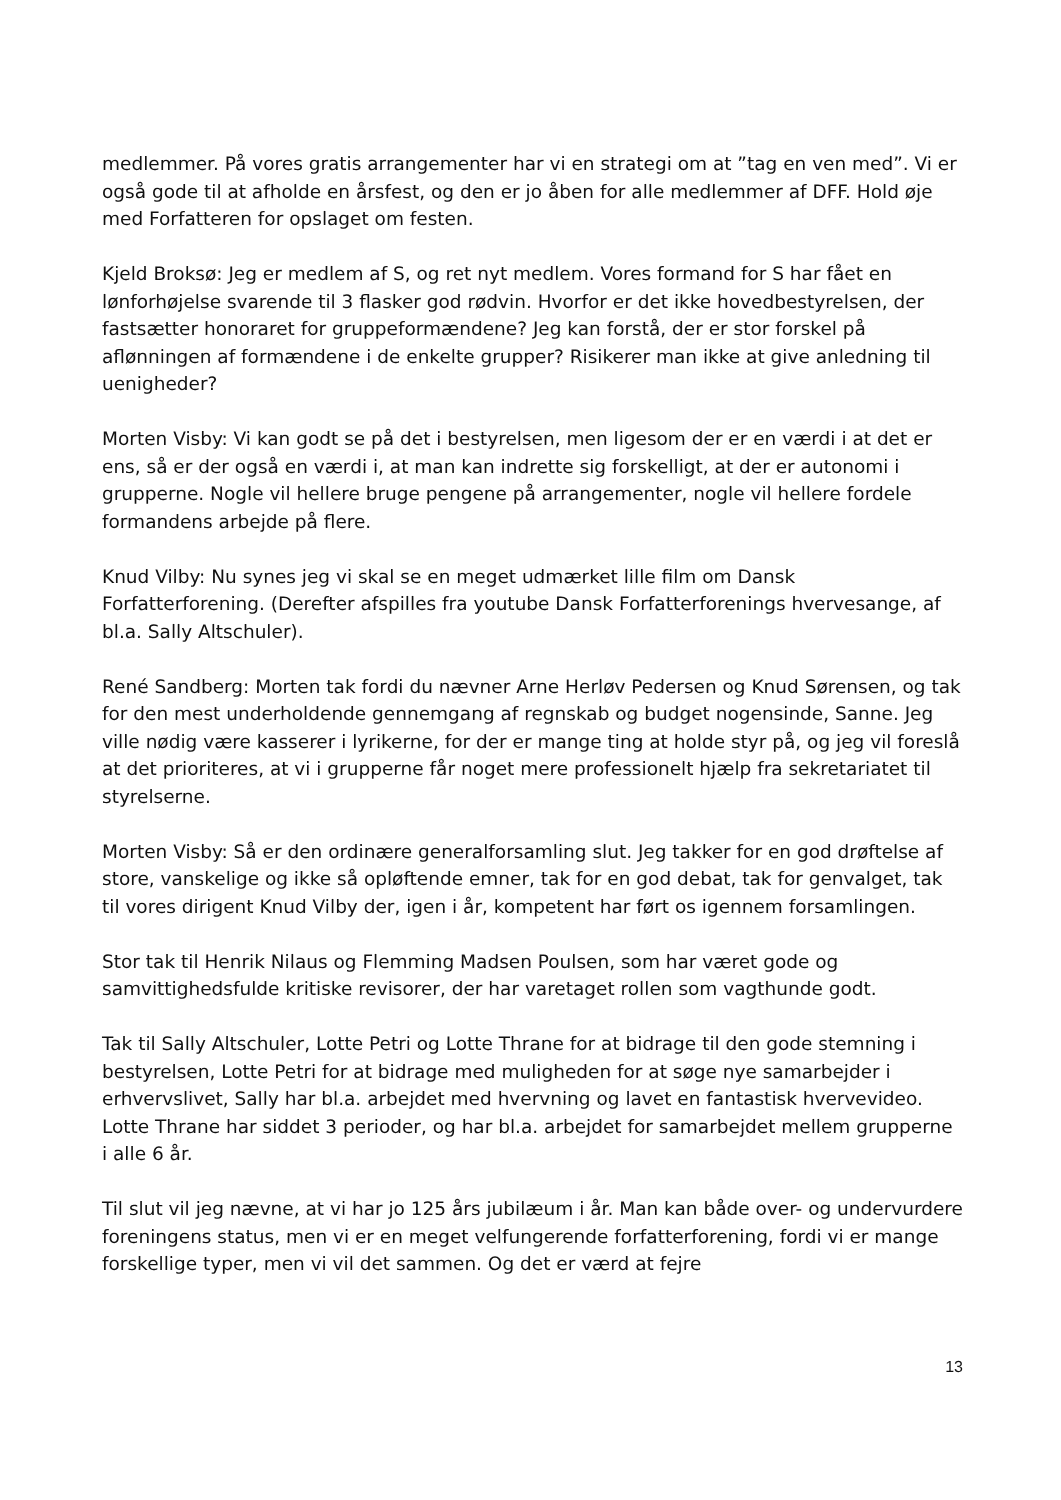medlemmer. På vores gratis arrangementer har vi en strategi om at ”tag en ven med”. Vi er også gode til at afholde en årsfest, og den er jo åben for alle medlemmer af DFF. Hold øje med Forfatteren for opslaget om festen.
Kjeld Broksø: Jeg er medlem af S, og ret nyt medlem. Vores formand for S har fået en lønforhøjelse svarende til 3 flasker god rødvin. Hvorfor er det ikke hovedbestyrelsen, der fastsætter honoraret for gruppeformændene? Jeg kan forstå, der er stor forskel på aflønningen af formændene i de enkelte grupper? Risikerer man ikke at give anledning til uenigheder?
Morten Visby: Vi kan godt se på det i bestyrelsen, men ligesom der er en værdi i at det er ens, så er der også en værdi i, at man kan indrette sig forskelligt, at der er autonomi i grupperne. Nogle vil hellere bruge pengene på arrangementer, nogle vil hellere fordele formandens arbejde på flere.
Knud Vilby: Nu synes jeg vi skal se en meget udmærket lille film om Dansk Forfatterforening. (Derefter afspilles fra youtube Dansk Forfatterforenings hvervesange, af bl.a. Sally Altschuler).
René Sandberg: Morten tak fordi du nævner Arne Herløv Pedersen og Knud Sørensen, og tak for den mest underholdende gennemgang af regnskab og budget nogensinde, Sanne. Jeg ville nødig være kasserer i lyrikerne, for der er mange ting at holde styr på, og jeg vil foreslå at det prioriteres, at vi i grupperne får noget mere professionelt hjælp fra sekretariatet til styrelserne.
Morten Visby: Så er den ordinære generalforsamling slut. Jeg takker for en god drøftelse af store, vanskelige og ikke så opløftende emner, tak for en god debat, tak for genvalget, tak til vores dirigent Knud Vilby der, igen i år, kompetent har ført os igennem forsamlingen.
Stor tak til Henrik Nilaus og Flemming Madsen Poulsen, som har været gode og samvittighedsfulde kritiske revisorer, der har varetaget rollen som vagthunde godt.
Tak til Sally Altschuler, Lotte Petri og Lotte Thrane for at bidrage til den gode stemning i bestyrelsen, Lotte Petri for at bidrage med muligheden for at søge nye samarbejder i erhvervslivet, Sally har bl.a. arbejdet med hvervning og lavet en fantastisk hvervevideo. Lotte Thrane har siddet 3 perioder, og har bl.a. arbejdet for samarbejdet mellem grupperne i alle 6 år.
Til slut vil jeg nævne, at vi har jo 125 års jubilæum i år. Man kan både over- og undervurdere foreningens status, men vi er en meget velfungerende forfatterforening, fordi vi er mange forskellige typer, men vi vil det sammen. Og det er værd at fejre
13